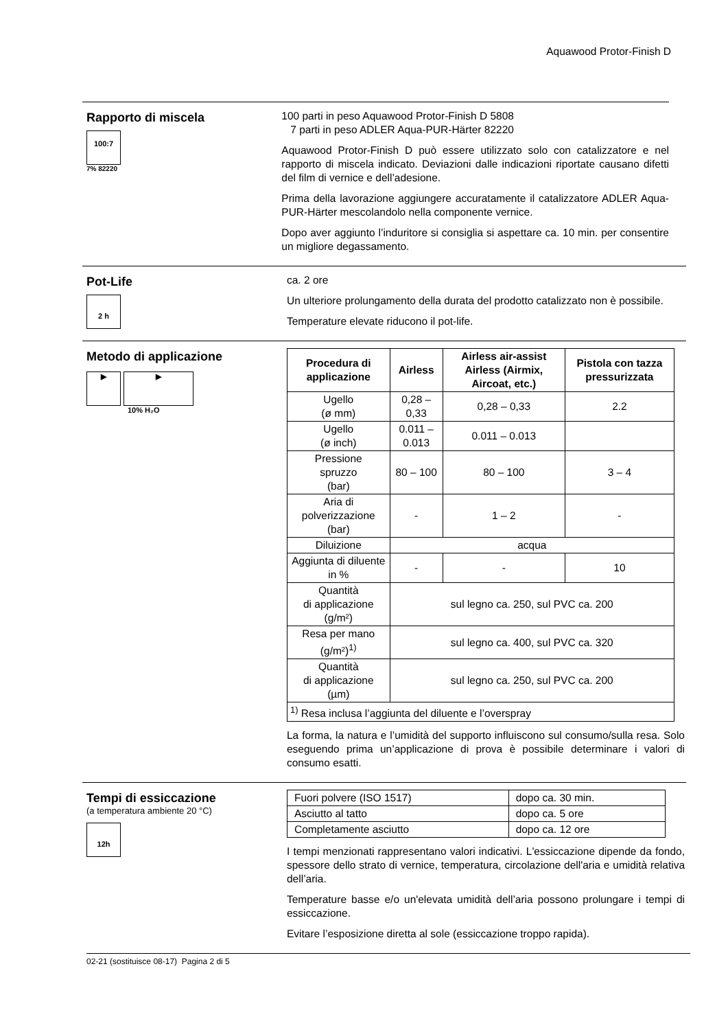Aquawood Protor-Finish D
Rapporto di miscela
100:7
7% 82220
100 parti in peso Aquawood Protor-Finish D 5808
7 parti in peso ADLER Aqua-PUR-Härter 82220
Aquawood Protor-Finish D può essere utilizzato solo con catalizzatore e nel rapporto di miscela indicato. Deviazioni dalle indicazioni riportate causano difetti del film di vernice e dell’adesione.
Prima della lavorazione aggiungere accuratamente il catalizzatore ADLER Aqua-PUR-Härter mescolandolo nella componente vernice.
Dopo aver aggiunto l’induritore si consiglia si aspettare ca. 10 min. per consentire un migliore degassamento.
Pot-Life
2 h
ca. 2 ore
Un ulteriore prolungamento della durata del prodotto catalizzato non è possibile.
Temperature elevate riducono il pot-life.
Metodo di applicazione
▶ ▶
10% H₂O
| Procedura di applicazione | Airless | Airless air-assist Airless (Airmix, Aircoat, etc.) | Pistola con tazza pressurizzata |
| --- | --- | --- | --- |
| Ugello (ø mm) | 0,28 – 0,33 | 0,28 – 0,33 | 2.2 |
| Ugello (ø inch) | 0.011 – 0.013 | 0.011 – 0.013 | |
| Pressione spruzzo (bar) | 80 – 100 | 80 – 100 | 3 – 4 |
| Aria di polverizzazione (bar) | - | 1 – 2 | - |
| Diluizione | acqua | | |
| Aggiunta di diluente in % | - | - | 10 |
| Quantità di applicazione (g/m²) | sul legno ca. 250, sul PVC ca. 200 | | |
| Resa per mano (g/m²)<sup>1)</sup> | sul legno ca. 400, sul PVC ca. 320 | | |
| Quantità di applicazione (µm) | sul legno ca. 250, sul PVC ca. 200 | | |
| <sup>1)</sup> Resa inclusa l’aggiunta del diluente e l’overspray | | | |
La forma, la natura e l’umidità del supporto influiscono sul consumo/sulla resa. Solo eseguendo prima un’applicazione di prova è possibile determinare i valori di consumo esatti.
Tempi di essiccazione
(a temperatura ambiente 20 °C)
12h
| Fuori polvere (ISO 1517) | dopo ca. 30 min. |
| Asciutto al tatto | dopo ca. 5 ore |
| Completamente asciutto | dopo ca. 12 ore |
I tempi menzionati rappresentano valori indicativi. L'essiccazione dipende da fondo, spessore dello strato di vernice, temperatura, circolazione dell'aria e umidità relativa dell’aria.
Temperature basse e/o un'elevata umidità dell’aria possono prolungare i tempi di essiccazione.
Evitare l’esposizione diretta al sole (essiccazione troppo rapida).
02-21 (sostituisce 08-17) Pagina 2 di 5